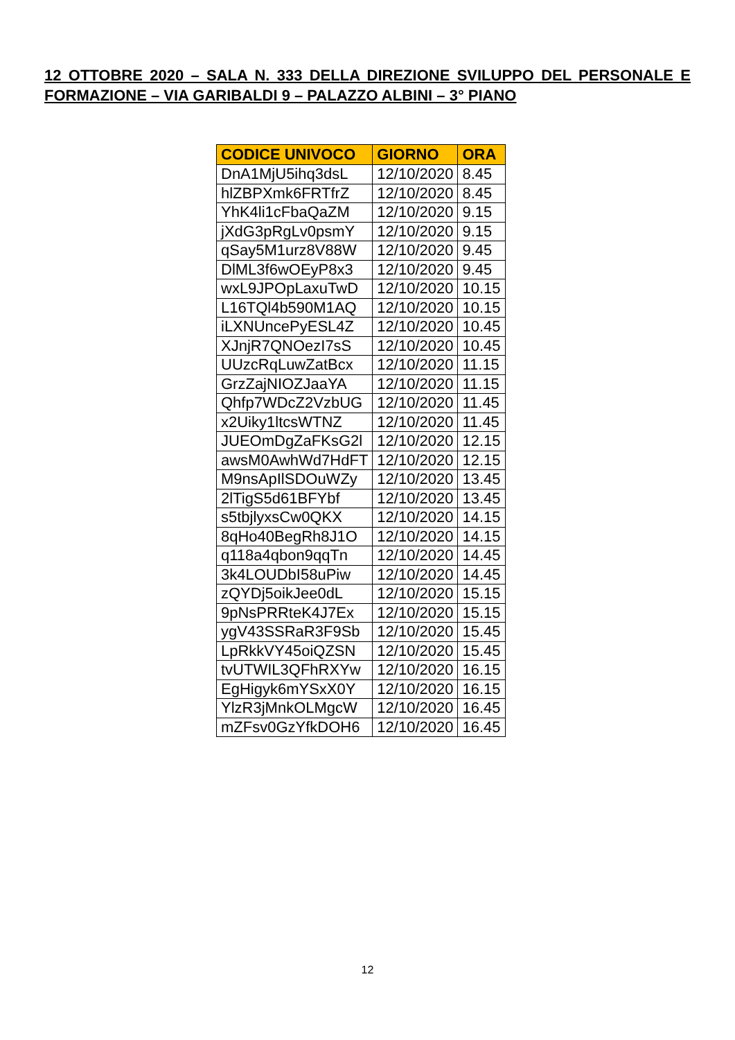12 OTTOBRE 2020 – SALA N. 333 DELLA DIREZIONE SVILUPPO DEL PERSONALE E FORMAZIONE – VIA GARIBALDI 9 – PALAZZO ALBINI – 3° PIANO
| CODICE UNIVOCO | GIORNO | ORA |
| --- | --- | --- |
| DnA1MjU5ihq3dsL | 12/10/2020 | 8.45 |
| hlZBPXmk6FRTfrZ | 12/10/2020 | 8.45 |
| YhK4li1cFbaQaZM | 12/10/2020 | 9.15 |
| jXdG3pRgLv0psmY | 12/10/2020 | 9.15 |
| qSay5M1urz8V88W | 12/10/2020 | 9.45 |
| DlML3f6wOEyP8x3 | 12/10/2020 | 9.45 |
| wxL9JPOpLaxuTwD | 12/10/2020 | 10.15 |
| L16TQl4b590M1AQ | 12/10/2020 | 10.15 |
| iLXNUncePyESL4Z | 12/10/2020 | 10.45 |
| XJnjR7QNOezI7sS | 12/10/2020 | 10.45 |
| UUzcRqLuwZatBcx | 12/10/2020 | 11.15 |
| GrzZajNIOZJaaYA | 12/10/2020 | 11.15 |
| Qhfp7WDcZ2VzbUG | 12/10/2020 | 11.45 |
| x2Uiky1ltcsWTNZ | 12/10/2020 | 11.45 |
| JUEOmDgZaFKsG2l | 12/10/2020 | 12.15 |
| awsM0AwhWd7HdFT | 12/10/2020 | 12.15 |
| M9nsApIlSDOuWZy | 12/10/2020 | 13.45 |
| 2lTigS5d61BFYbf | 12/10/2020 | 13.45 |
| s5tbjlyxsCw0QKX | 12/10/2020 | 14.15 |
| 8qHo40BegRh8J1O | 12/10/2020 | 14.15 |
| q118a4qbon9qqTn | 12/10/2020 | 14.45 |
| 3k4LOUDbI58uPiw | 12/10/2020 | 14.45 |
| zQYDj5oikJee0dL | 12/10/2020 | 15.15 |
| 9pNsPRRteK4J7Ex | 12/10/2020 | 15.15 |
| ygV43SSRaR3F9Sb | 12/10/2020 | 15.45 |
| LpRkkVY45oiQZSN | 12/10/2020 | 15.45 |
| tvUTWIL3QFhRXYw | 12/10/2020 | 16.15 |
| EgHigyk6mYSxX0Y | 12/10/2020 | 16.15 |
| YlzR3jMnkOLMgcW | 12/10/2020 | 16.45 |
| mZFsv0GzYfkDOH6 | 12/10/2020 | 16.45 |
12